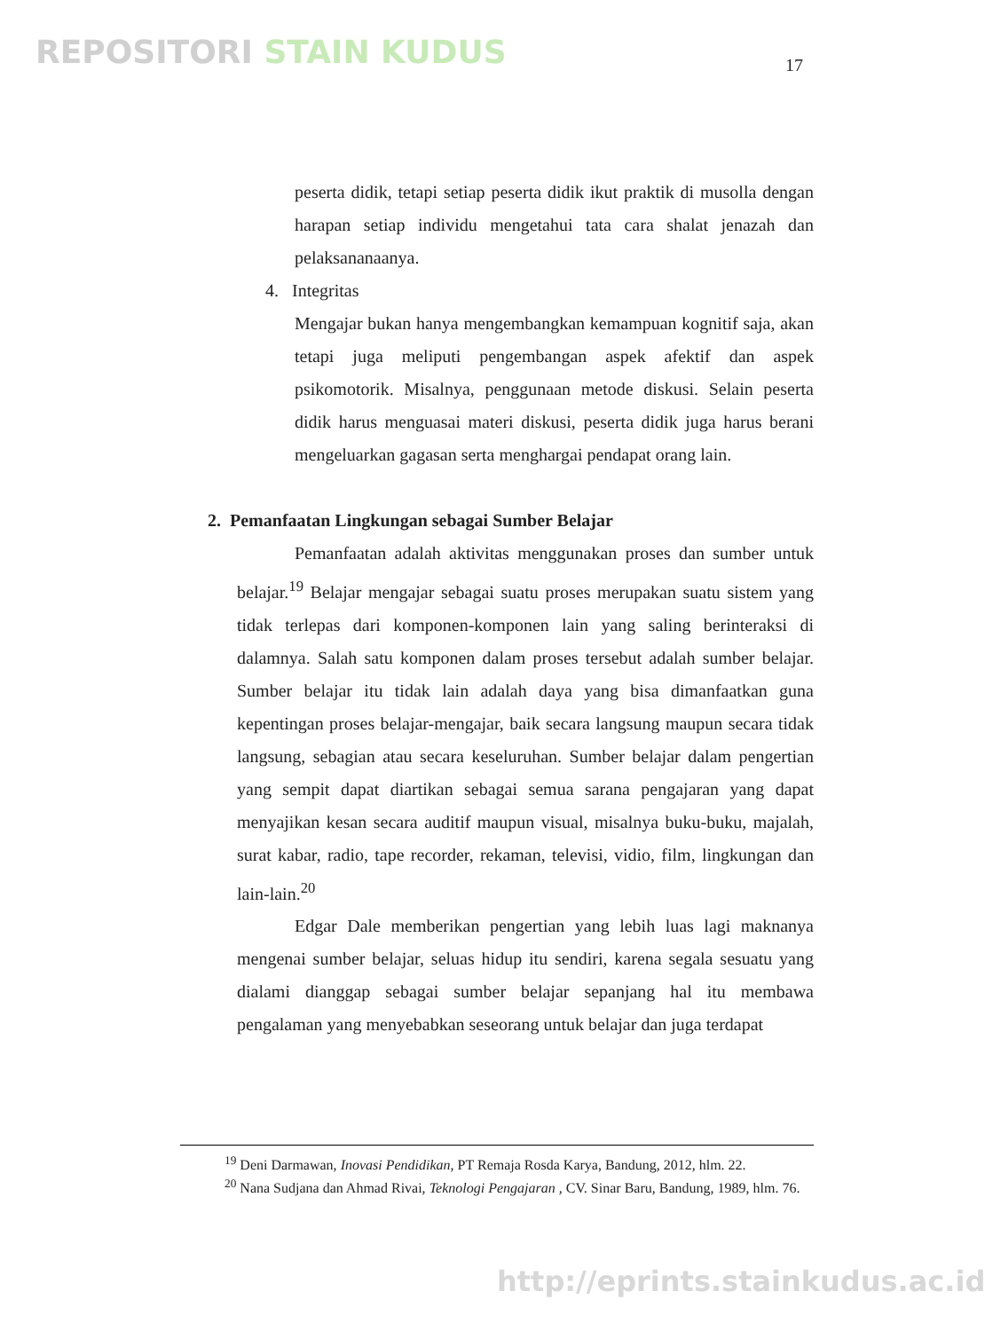REPOSITORI STAIN KUDUS 17
peserta didik, tetapi setiap peserta didik ikut praktik di musolla dengan harapan setiap individu mengetahui tata cara shalat jenazah dan pelaksananaanya.
4. Integritas
Mengajar bukan hanya mengembangkan kemampuan kognitif saja, akan tetapi juga meliputi pengembangan aspek afektif dan aspek psikomotorik. Misalnya, penggunaan metode diskusi. Selain peserta didik harus menguasai materi diskusi, peserta didik juga harus berani mengeluarkan gagasan serta menghargai pendapat orang lain.
2. Pemanfaatan Lingkungan sebagai Sumber Belajar
Pemanfaatan adalah aktivitas menggunakan proses dan sumber untuk belajar.<sup>19</sup> Belajar mengajar sebagai suatu proses merupakan suatu sistem yang tidak terlepas dari komponen-komponen lain yang saling berinteraksi di dalamnya. Salah satu komponen dalam proses tersebut adalah sumber belajar. Sumber belajar itu tidak lain adalah daya yang bisa dimanfaatkan guna kepentingan proses belajar-mengajar, baik secara langsung maupun secara tidak langsung, sebagian atau secara keseluruhan. Sumber belajar dalam pengertian yang sempit dapat diartikan sebagai semua sarana pengajaran yang dapat menyajikan kesan secara auditif maupun visual, misalnya buku-buku, majalah, surat kabar, radio, tape recorder, rekaman, televisi, vidio, film, lingkungan dan lain-lain.<sup>20</sup>
Edgar Dale memberikan pengertian yang lebih luas lagi maknanya mengenai sumber belajar, seluas hidup itu sendiri, karena segala sesuatu yang dialami dianggap sebagai sumber belajar sepanjang hal itu membawa pengalaman yang menyebabkan seseorang untuk belajar dan juga terdapat
<sup>19</sup> Deni Darmawan, Inovasi Pendidikan, PT Remaja Rosda Karya, Bandung, 2012, hlm. 22.
<sup>20</sup> Nana Sudjana dan Ahmad Rivai, Teknologi Pengajaran , CV. Sinar Baru, Bandung, 1989, hlm. 76.
http://eprints.stainkudus.ac.id